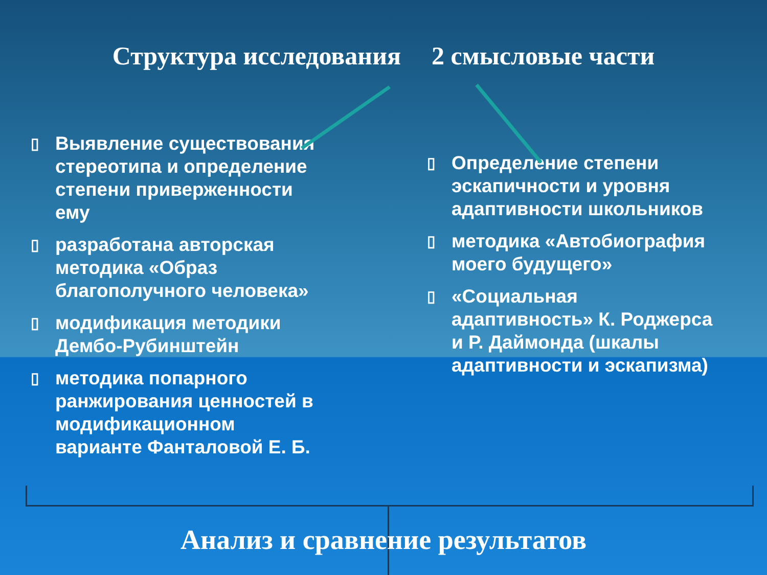Структура исследования 2 смысловые части
▯ Выявление существования стереотипа и определение степени приверженности ему
▯ разработана авторская методика «Образ благополучного человека»
▯ модификация методики Дембо-Рубинштейн
▯ методика попарного ранжирования ценностей в модификационном варианте Фанталовой Е. Б.
▯ Определение степени эскапичности и уровня адаптивности школьников
▯ методика «Автобиография моего будущего»
▯ «Социальная адаптивность» К. Роджерса и Р. Даймонда (шкалы адаптивности и эскапизма)
Анализ и сравнение результатов